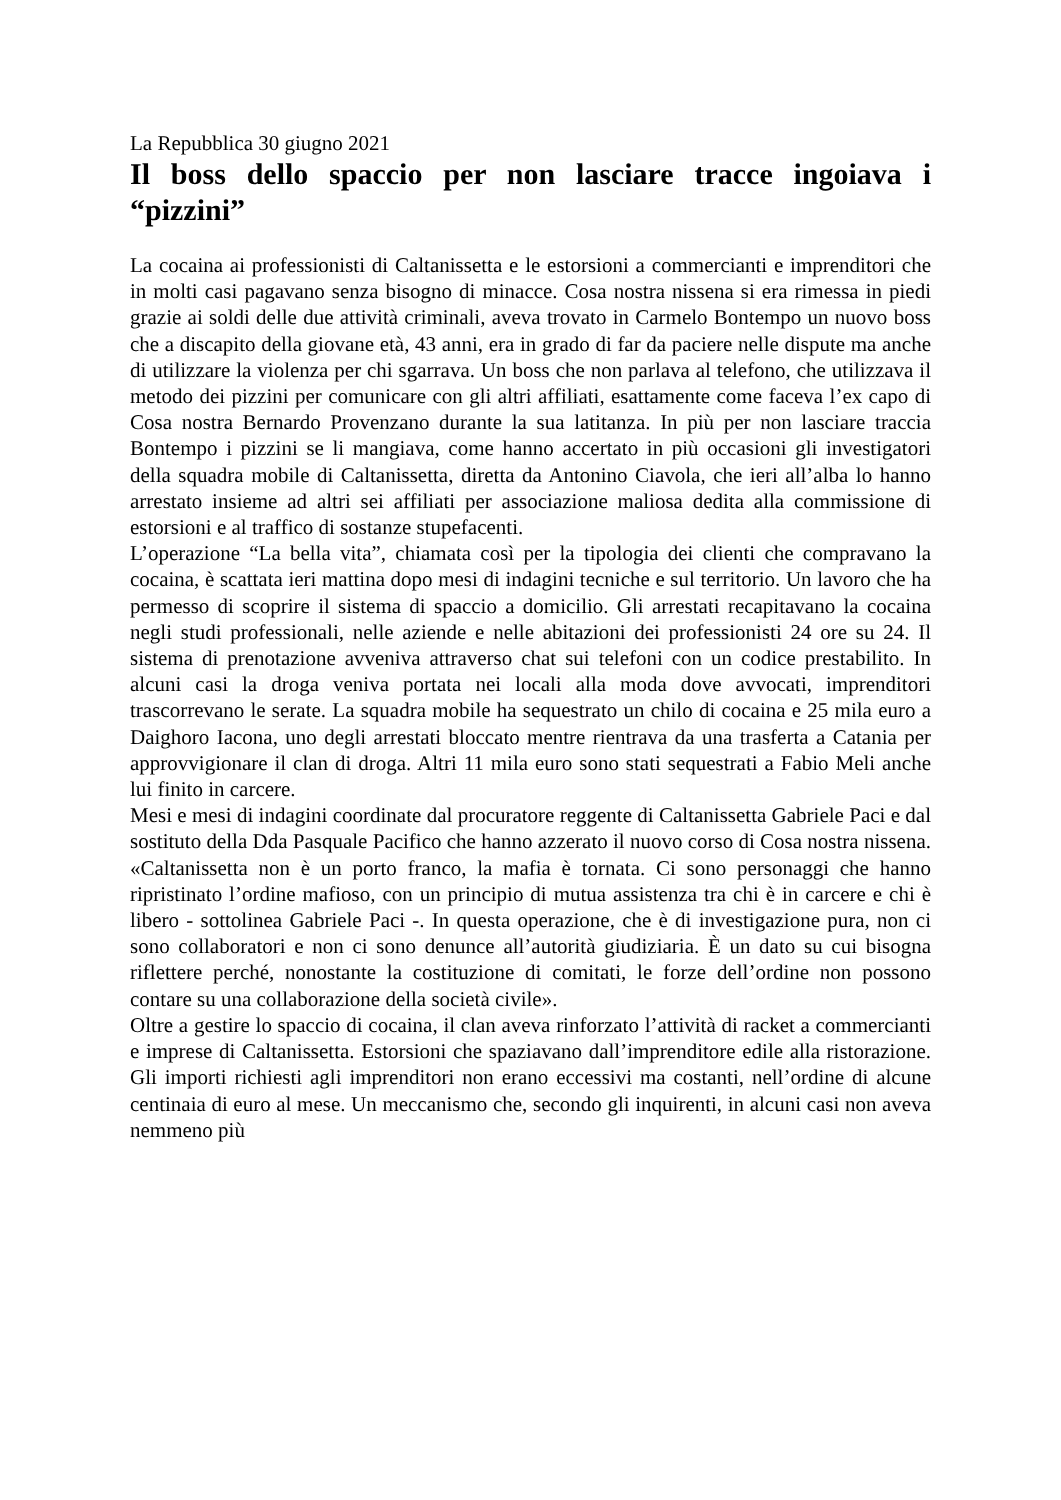La Repubblica 30 giugno 2021
Il boss dello spaccio per non lasciare tracce ingoiava i “pizzini”
La cocaina ai professionisti di Caltanissetta e le estorsioni a commercianti e imprenditori che in molti casi pagavano senza bisogno di minacce. Cosa nostra nissena si era rimessa in piedi grazie ai soldi delle due attività criminali, aveva trovato in Carmelo Bontempo un nuovo boss che a discapito della giovane età, 43 anni, era in grado di far da paciere nelle dispute ma anche di utilizzare la violenza per chi sgarrava. Un boss che non parlava al telefono, che utilizzava il metodo dei pizzini per comunicare con gli altri affiliati, esattamente come faceva l’ex capo di Cosa nostra Bernardo Provenzano durante la sua latitanza. In più per non lasciare traccia Bontempo i pizzini se li mangiava, come hanno accertato in più occasioni gli investigatori della squadra mobile di Caltanissetta, diretta da Antonino Ciavola, che ieri all’alba lo hanno arrestato insieme ad altri sei affiliati per associazione maliosa dedita alla commissione di estorsioni e al traffico di sostanze stupefacenti.
L’operazione “La bella vita”, chiamata così per la tipologia dei clienti che compravano la cocaina, è scattata ieri mattina dopo mesi di indagini tecniche e sul territorio. Un lavoro che ha permesso di scoprire il sistema di spaccio a domicilio. Gli arrestati recapitavano la cocaina negli studi professionali, nelle aziende e nelle abitazioni dei professionisti 24 ore su 24. Il sistema di prenotazione avveniva attraverso chat sui telefoni con un codice prestabilito. In alcuni casi la droga veniva portata nei locali alla moda dove avvocati, imprenditori trascorrevano le serate. La squadra mobile ha sequestrato un chilo di cocaina e 25 mila euro a Daighoro Iacona, uno degli arrestati bloccato mentre rientrava da una trasferta a Catania per approvvigionare il clan di droga. Altri 11 mila euro sono stati sequestrati a Fabio Meli anche lui finito in carcere.
Mesi e mesi di indagini coordinate dal procuratore reggente di Caltanissetta Gabriele Paci e dal sostituto della Dda Pasquale Pacifico che hanno azzerato il nuovo corso di Cosa nostra nissena. «Caltanissetta non è un porto franco, la mafia è tornata. Ci sono personaggi che hanno ripristinato l’ordine mafioso, con un principio di mutua assistenza tra chi è in carcere e chi è libero - sottolinea Gabriele Paci -. In questa operazione, che è di investigazione pura, non ci sono collaboratori e non ci sono denunce all’autorità giudiziaria. È un dato su cui bisogna riflettere perché, nonostante la costituzione di comitati, le forze dell’ordine non possono contare su una collaborazione della società civile».
Oltre a gestire lo spaccio di cocaina, il clan aveva rinforzato l’attività di racket a commercianti e imprese di Caltanissetta. Estorsioni che spaziavano dall’imprenditore edile alla ristorazione. Gli importi richiesti agli imprenditori non erano eccessivi ma costanti, nell’ordine di alcune centinaia di euro al mese. Un meccanismo che, secondo gli inquirenti, in alcuni casi non aveva nemmeno più